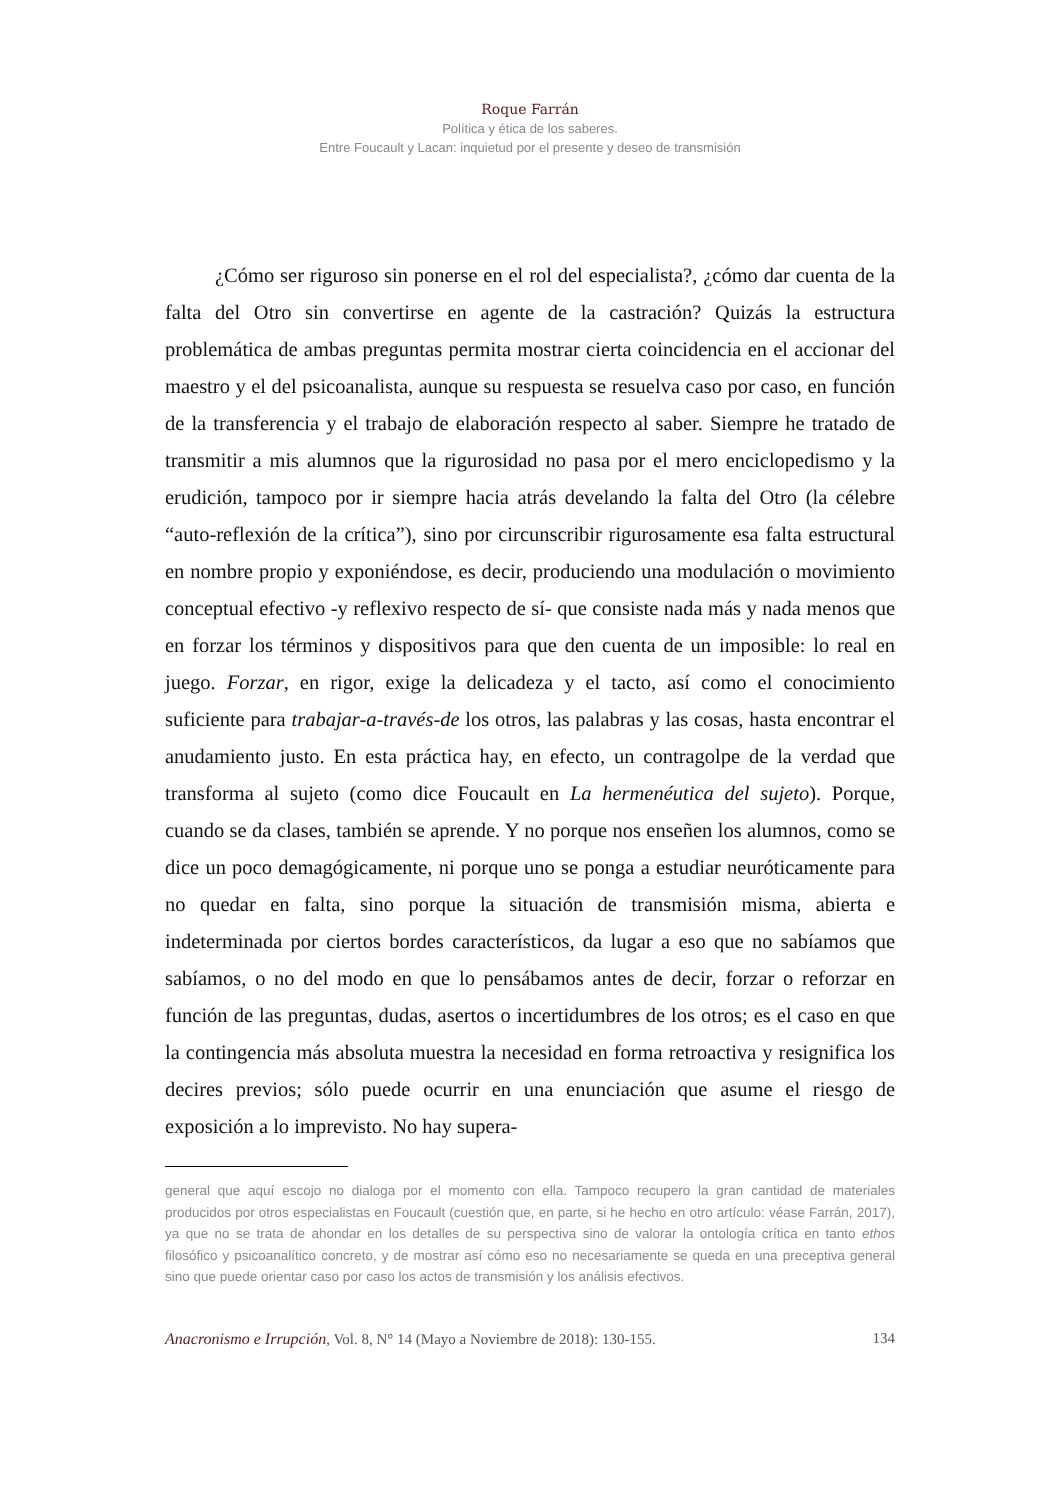Roque Farrán
Política y ética de los saberes.
Entre Foucault y Lacan: inquietud por el presente y deseo de transmisión
¿Cómo ser riguroso sin ponerse en el rol del especialista?, ¿cómo dar cuenta de la falta del Otro sin convertirse en agente de la castración? Quizás la estructura problemática de ambas preguntas permita mostrar cierta coincidencia en el accionar del maestro y el del psicoanalista, aunque su respuesta se resuelva caso por caso, en función de la transferencia y el trabajo de elaboración respecto al saber. Siempre he tratado de transmitir a mis alumnos que la rigurosidad no pasa por el mero enciclopedismo y la erudición, tampoco por ir siempre hacia atrás develando la falta del Otro (la célebre “auto-reflexión de la crítica”), sino por circunscribir rigurosamente esa falta estructural en nombre propio y exponiéndose, es decir, produciendo una modulación o movimiento conceptual efectivo -y reflexivo respecto de sí- que consiste nada más y nada menos que en forzar los términos y dispositivos para que den cuenta de un imposible: lo real en juego. Forzar, en rigor, exige la delicadeza y el tacto, así como el conocimiento suficiente para trabajar-a-través-de los otros, las palabras y las cosas, hasta encontrar el anudamiento justo. En esta práctica hay, en efecto, un contragolpe de la verdad que transforma al sujeto (como dice Foucault en La hermenéutica del sujeto). Porque, cuando se da clases, también se aprende. Y no porque nos enseñen los alumnos, como se dice un poco demagógicamente, ni porque uno se ponga a estudiar neuróticamente para no quedar en falta, sino porque la situación de transmisión misma, abierta e indeterminada por ciertos bordes característicos, da lugar a eso que no sabíamos que sabíamos, o no del modo en que lo pensábamos antes de decir, forzar o reforzar en función de las preguntas, dudas, asertos o incertidumbres de los otros; es el caso en que la contingencia más absoluta muestra la necesidad en forma retroactiva y resignifica los decires previos; sólo puede ocurrir en una enunciación que asume el riesgo de exposición a lo imprevisto. No hay supera-
general que aquí escojo no dialoga por el momento con ella. Tampoco recupero la gran cantidad de materiales producidos por otros especialistas en Foucault (cuestión que, en parte, si he hecho en otro artículo: véase Farrán, 2017), ya que no se trata de ahondar en los detalles de su perspectiva sino de valorar la ontología crítica en tanto ethos filosófico y psicoanalítico concreto, y de mostrar así cómo eso no necesariamente se queda en una preceptiva general sino que puede orientar caso por caso los actos de transmisión y los análisis efectivos.
Anacronismo e Irrupción, Vol. 8, N° 14 (Mayo a Noviembre de 2018): 130-155. 134